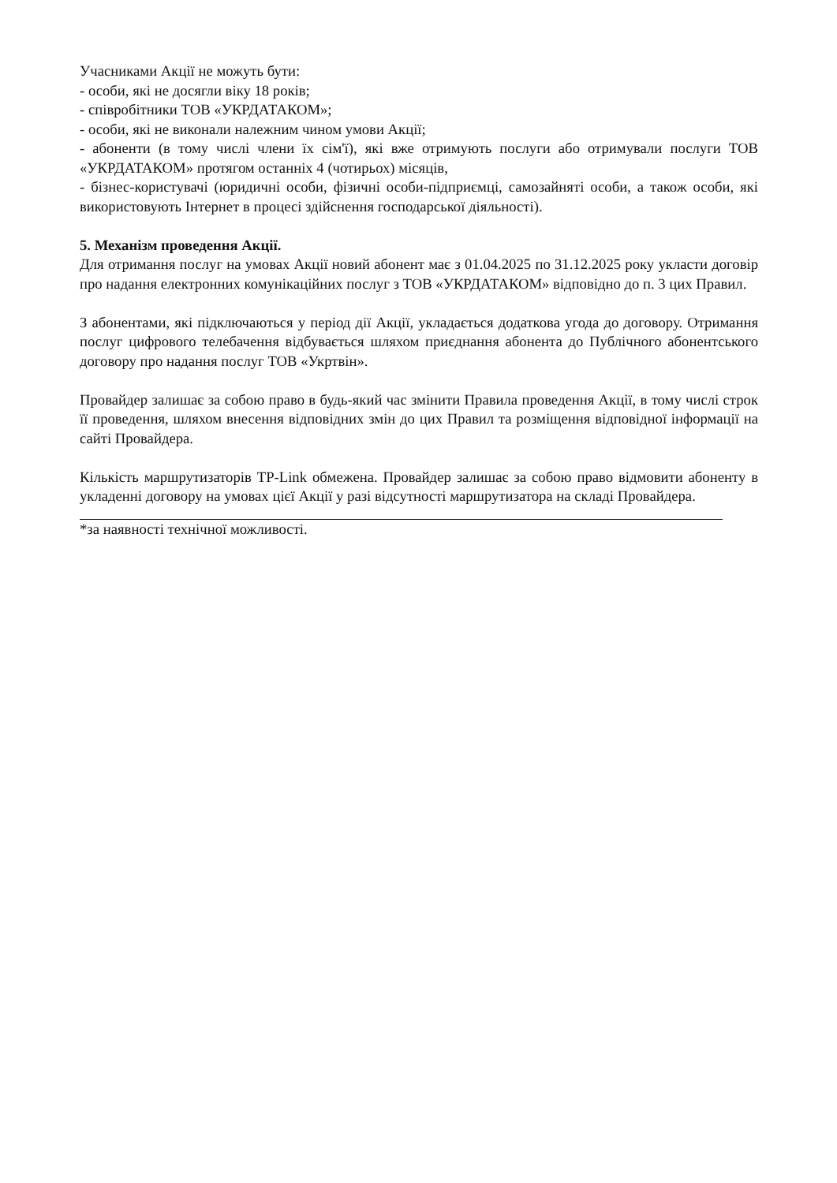Учасниками Акції не можуть бути:
- особи, які не досягли віку 18 років;
- співробітники ТОВ «УКРДАТАКОМ»;
- особи, які не виконали належним чином умови Акції;
- абоненти (в тому числі члени їх сім'ї), які вже отримують послуги або отримували послуги ТОВ «УКРДАТАКОМ» протягом останніх 4 (чотирьох) місяців,
- бізнес-користувачі (юридичні особи, фізичні особи-підприємці, самозайняті особи, а також особи, які використовують Інтернет в процесі здійснення господарської діяльності).
5. Механізм проведення Акції.
Для отримання послуг на умовах Акції новий абонент має з 01.04.2025 по 31.12.2025 року укласти договір про надання електронних комунікаційних послуг з ТОВ «УКРДАТАКОМ» відповідно до п. 3 цих Правил.
З абонентами, які підключаються у період дії Акції, укладається додаткова угода до договору. Отримання послуг цифрового телебачення відбувається шляхом приєднання абонента до Публічного абонентського договору про надання послуг ТОВ «Укртвін».
Провайдер залишає за собою право в будь-який час змінити Правила проведення Акції, в тому числі строк її проведення, шляхом внесення відповідних змін до цих Правил та розміщення відповідної інформації на сайті Провайдера.
Кількість маршрутизаторів TP-Link обмежена. Провайдер залишає за собою право відмовити абоненту в укладенні договору на умовах цієї Акції у разі відсутності маршрутизатора на складі Провайдера.
*за наявності технічної можливості.